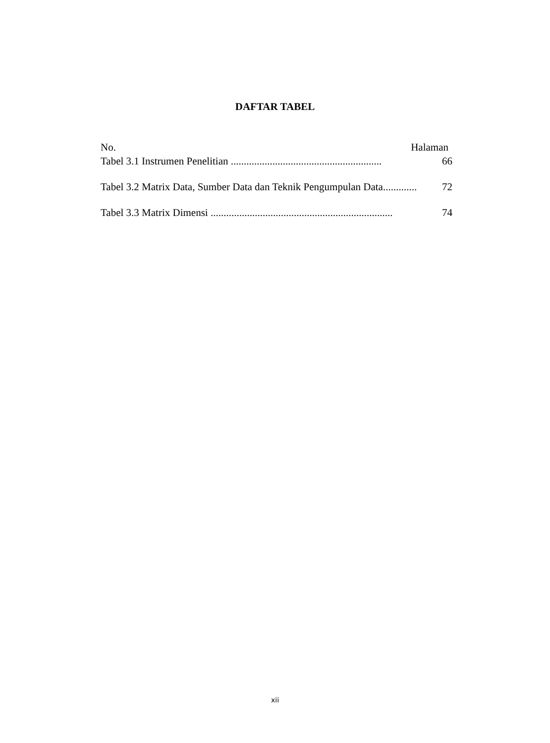DAFTAR TABEL
No. Halaman
Tabel 3.1 Instrumen Penelitian .......................................................... 66
Tabel 3.2 Matrix Data, Sumber Data dan Teknik Pengumpulan Data............. 72
Tabel 3.3 Matrix Dimensi ...................................................................... 74
xii